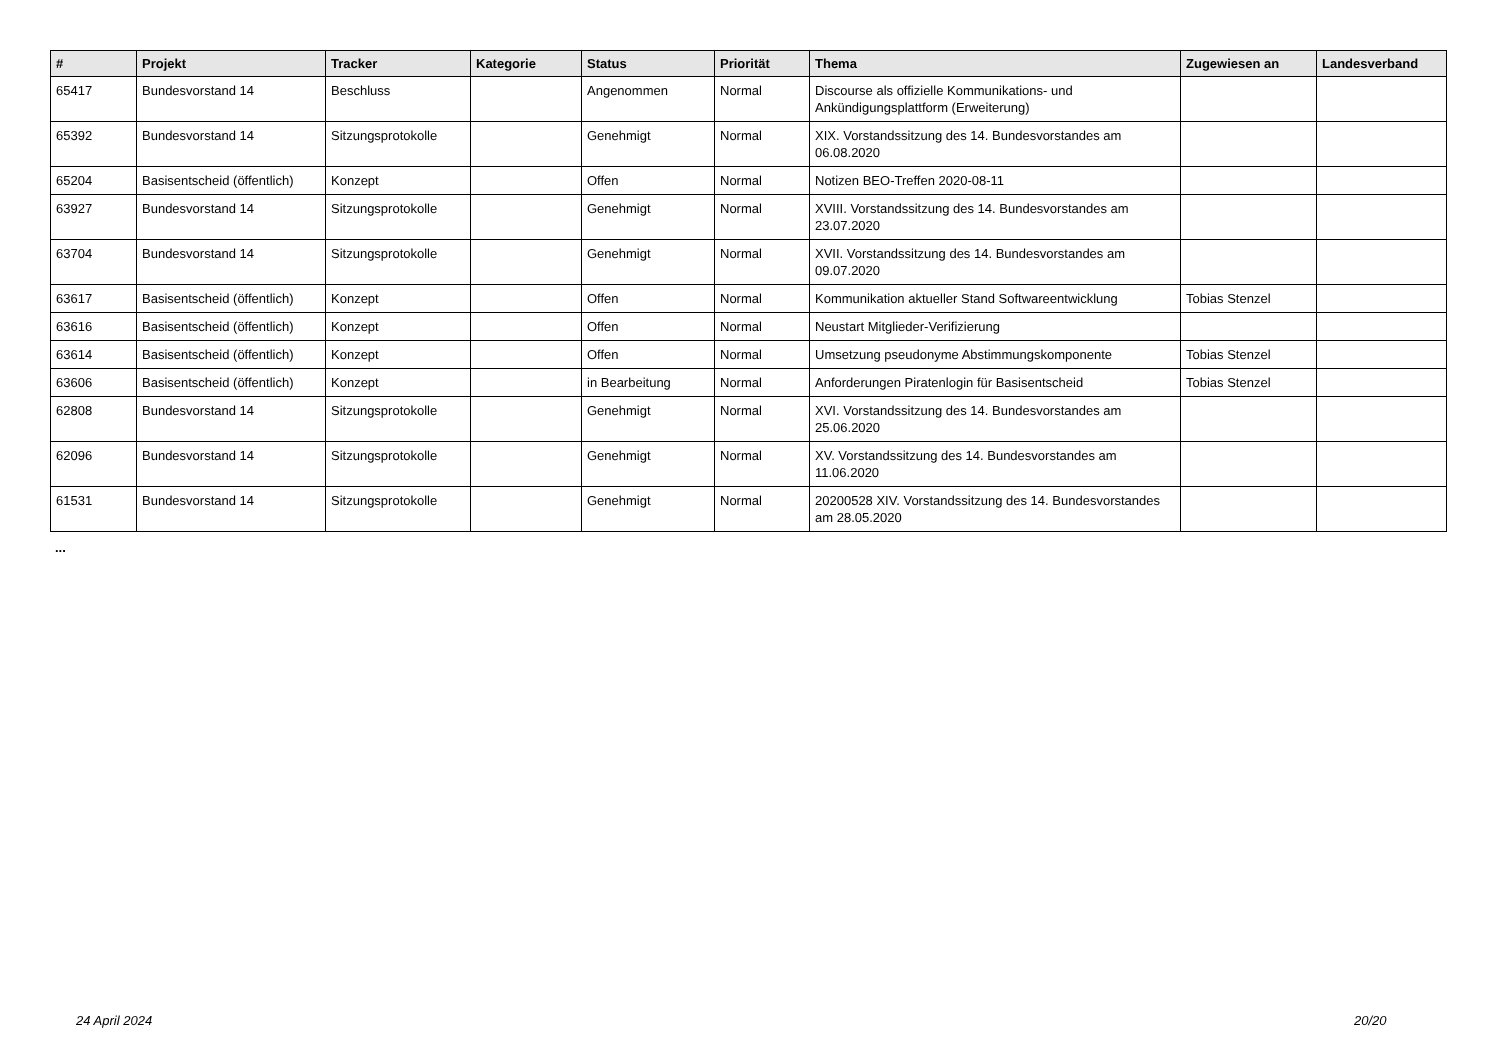| # | Projekt | Tracker | Kategorie | Status | Priorität | Thema | Zugewiesen an | Landesverband |
| --- | --- | --- | --- | --- | --- | --- | --- | --- |
| 65417 | Bundesvorstand 14 | Beschluss | | Angenommen | Normal | Discourse als offizielle Kommunikations- und Ankündigungsplattform (Erweiterung) | | |
| 65392 | Bundesvorstand 14 | Sitzungsprotokolle | | Genehmigt | Normal | XIX. Vorstandssitzung des 14. Bundesvorstandes am 06.08.2020 | | |
| 65204 | Basisentscheid (öffentlich) | Konzept | | Offen | Normal | Notizen BEO-Treffen 2020-08-11 | | |
| 63927 | Bundesvorstand 14 | Sitzungsprotokolle | | Genehmigt | Normal | XVIII. Vorstandssitzung des 14. Bundesvorstandes am 23.07.2020 | | |
| 63704 | Bundesvorstand 14 | Sitzungsprotokolle | | Genehmigt | Normal | XVII. Vorstandssitzung des 14. Bundesvorstandes am 09.07.2020 | | |
| 63617 | Basisentscheid (öffentlich) | Konzept | | Offen | Normal | Kommunikation aktueller Stand Softwareentwicklung | Tobias Stenzel | |
| 63616 | Basisentscheid (öffentlich) | Konzept | | Offen | Normal | Neustart Mitglieder-Verifizierung | | |
| 63614 | Basisentscheid (öffentlich) | Konzept | | Offen | Normal | Umsetzung pseudonyme Abstimmungskomponente | Tobias Stenzel | |
| 63606 | Basisentscheid (öffentlich) | Konzept | | in Bearbeitung | Normal | Anforderungen Piratenlogin für Basisentscheid | Tobias Stenzel | |
| 62808 | Bundesvorstand 14 | Sitzungsprotokolle | | Genehmigt | Normal | XVI. Vorstandssitzung des 14. Bundesvorstandes am 25.06.2020 | | |
| 62096 | Bundesvorstand 14 | Sitzungsprotokolle | | Genehmigt | Normal | XV. Vorstandssitzung des 14. Bundesvorstandes am 11.06.2020 | | |
| 61531 | Bundesvorstand 14 | Sitzungsprotokolle | | Genehmigt | Normal | 20200528 XIV. Vorstandssitzung des 14. Bundesvorstandes am 28.05.2020 | | |
...
24 April 2024 20/20